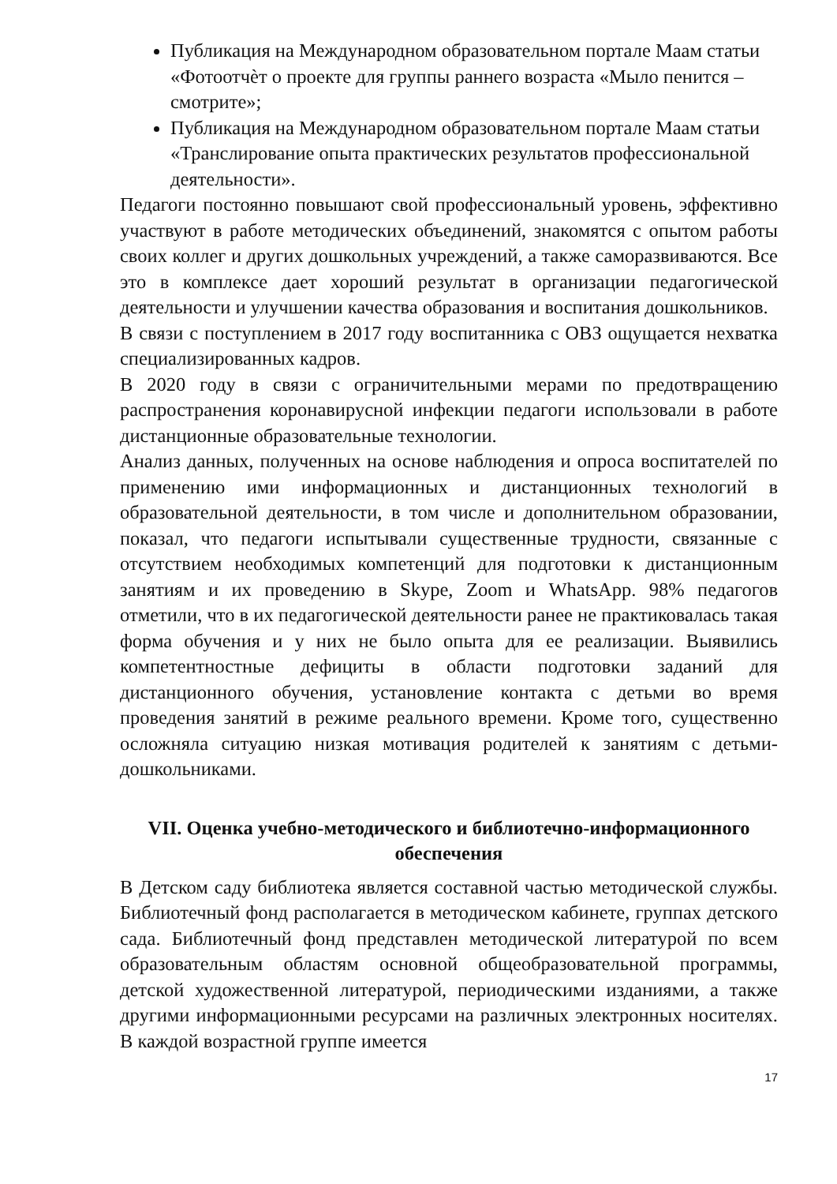Публикация на Международном образовательном портале Маам статьи «Фотоотчѐт о проекте для группы раннего возраста «Мыло пенится – смотрите»;
Публикация на Международном образовательном портале Маам статьи «Транслирование опыта практических результатов профессиональной деятельности».
Педагоги постоянно повышают свой профессиональный уровень, эффективно участвуют в работе методических объединений, знакомятся с опытом работы своих коллег и других дошкольных учреждений, а также саморазвиваются. Все это в комплексе дает хороший результат в организации педагогической деятельности и улучшении качества образования и воспитания дошкольников.
В связи с поступлением в 2017 году воспитанника с ОВЗ ощущается нехватка специализированных кадров.
В 2020 году в связи с ограничительными мерами по предотвращению распространения коронавирусной инфекции педагоги использовали в работе дистанционные образовательные технологии.
Анализ данных, полученных на основе наблюдения и опроса воспитателей по применению ими информационных и дистанционных технологий в образовательной деятельности, в том числе и дополнительном образовании, показал, что педагоги испытывали существенные трудности, связанные с отсутствием необходимых компетенций для подготовки к дистанционным занятиям и их проведению в Skype, Zoom и WhatsApp. 98% педагогов отметили, что в их педагогической деятельности ранее не практиковалась такая форма обучения и у них не было опыта для ее реализации. Выявились компетентностные дефициты в области подготовки заданий для дистанционного обучения, установление контакта с детьми во время проведения занятий в режиме реального времени. Кроме того, существенно осложняла ситуацию низкая мотивация родителей к занятиям с детьми-дошкольниками.
VII. Оценка учебно-методического и библиотечно-информационного обеспечения
В Детском саду библиотека является составной частью методической службы. Библиотечный фонд располагается в методическом кабинете, группах детского сада. Библиотечный фонд представлен методической литературой по всем образовательным областям основной общеобразовательной программы, детской художественной литературой, периодическими изданиями, а также другими информационными ресурсами на различных электронных носителях. В каждой возрастной группе имеется
17